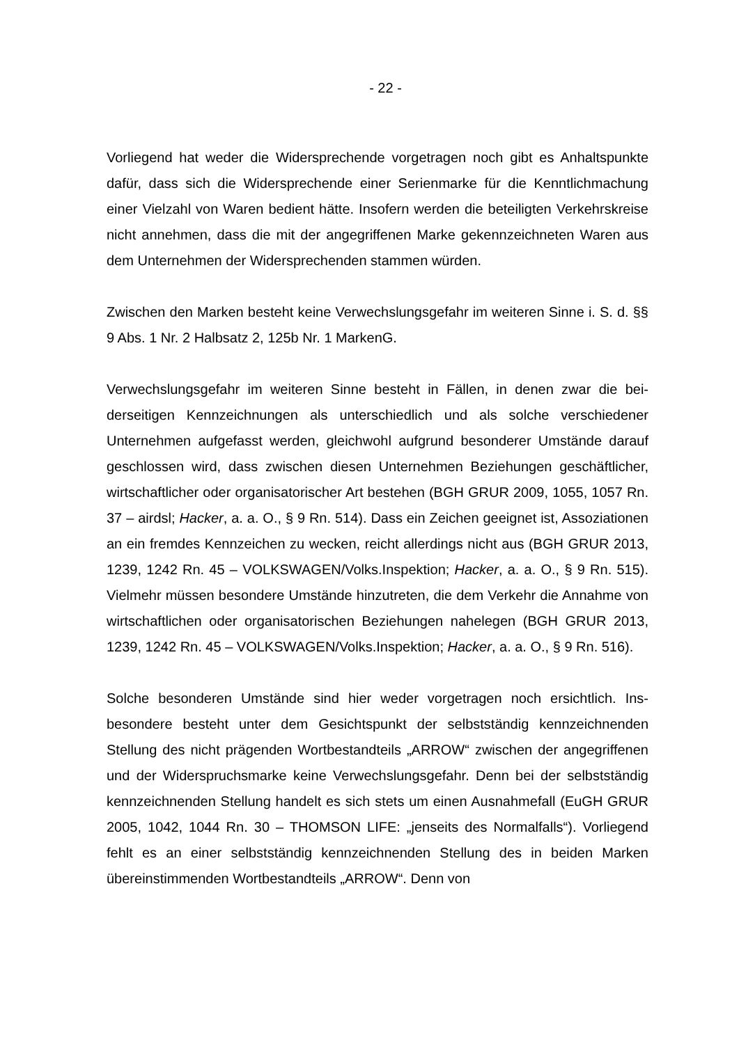- 22 -
Vorliegend hat weder die Widersprechende vorgetragen noch gibt es Anhalts­punkte dafür, dass sich die Widersprechende einer Serienmarke für die Kennt­lichmachung einer Vielzahl von Waren bedient hätte. Insofern werden die betei­ligten Verkehrskreise nicht annehmen, dass die mit der angegriffenen Marke ge­kennzeichneten Waren aus dem Unternehmen der Widersprechenden stammen würden.
Zwischen den Marken besteht keine Verwechslungsgefahr im weiteren Sinne i. S. d. §§ 9 Abs. 1 Nr. 2 Halbsatz 2, 125b Nr. 1 MarkenG.
Verwechslungsgefahr im weiteren Sinne besteht in Fällen, in denen zwar die bei­derseitigen Kennzeichnungen als unterschiedlich und als solche verschiedener Unternehmen aufgefasst werden, gleichwohl aufgrund besonderer Umstände da­rauf geschlossen wird, dass zwischen diesen Unternehmen Beziehungen ge­schäftlicher, wirtschaftlicher oder organisatorischer Art bestehen (BGH GRUR 2009, 1055, 1057 Rn. 37 – airdsl; Hacker, a. a. O., § 9 Rn. 514). Dass ein Zeichen geeignet ist, Assoziationen an ein fremdes Kennzeichen zu wecken, reicht allerdings nicht aus (BGH GRUR 2013, 1239, 1242 Rn. 45 – VOLKS­WAGEN/Volks.Inspektion; Hacker, a. a. O., § 9 Rn. 515). Vielmehr müssen be­sondere Umstände hinzutreten, die dem Verkehr die Annahme von wirtschaftli­chen oder organisatorischen Beziehungen nahelegen (BGH GRUR 2013, 1239, 1242 Rn. 45 – VOLKSWAGEN/Volks.Inspektion; Hacker, a. a. O., § 9 Rn. 516).
Solche besonderen Umstände sind hier weder vorgetragen noch ersichtlich. Ins­besondere besteht unter dem Gesichtspunkt der selbstständig kennzeichnenden Stellung des nicht prägenden Wortbestandteils „ARROW“ zwischen der angegrif­fenen und der Widerspruchsmarke keine Verwechslungsgefahr. Denn bei der selbstständig kennzeichnenden Stellung handelt es sich stets um einen Ausnah­mefall (EuGH GRUR 2005, 1042, 1044 Rn. 30 – THOMSON LIFE: „jenseits des Normalfalls“). Vorliegend fehlt es an einer selbstständig kennzeichnenden Stellung des in beiden Marken übereinstimmenden Wortbestandteils „ARROW“. Denn von